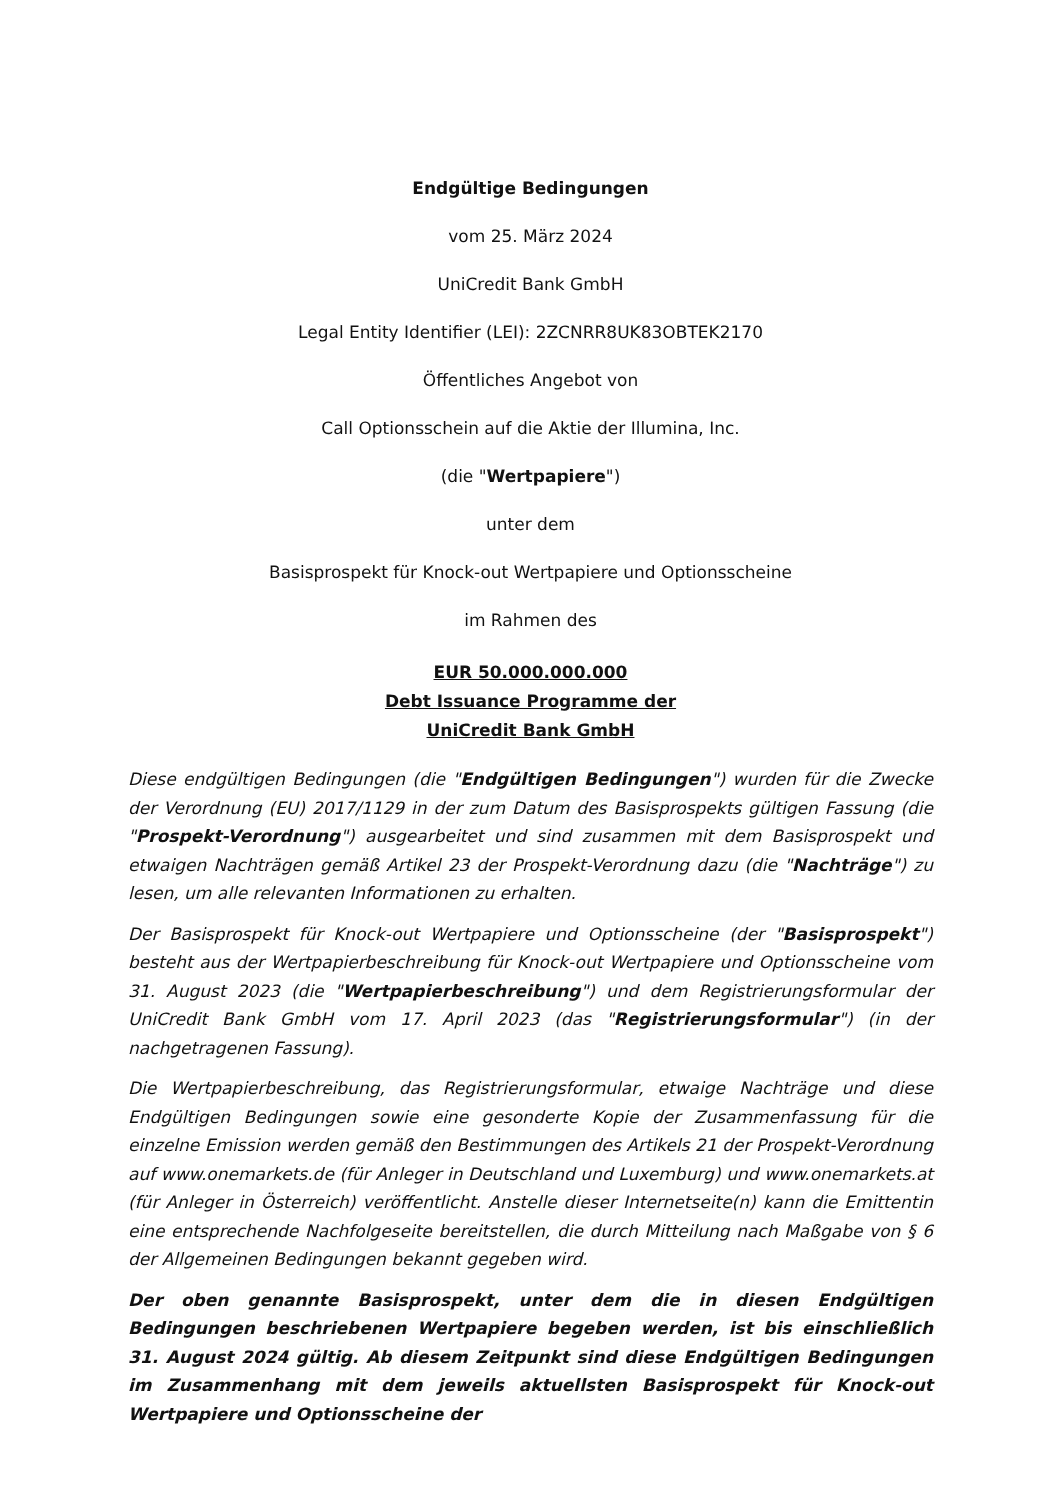Endgültige Bedingungen
vom 25. März 2024
UniCredit Bank GmbH
Legal Entity Identifier (LEI): 2ZCNRR8UK83OBTEK2170
Öffentliches Angebot von
Call Optionsschein auf die Aktie der Illumina, Inc.
(die "Wertpapiere")
unter dem
Basisprospekt für Knock-out Wertpapiere und Optionsscheine
im Rahmen des
EUR 50.000.000.000
Debt Issuance Programme der
UniCredit Bank GmbH
Diese endgültigen Bedingungen (die "Endgültigen Bedingungen") wurden für die Zwecke der Verordnung (EU) 2017/1129 in der zum Datum des Basisprospekts gültigen Fassung (die "Prospekt-Verordnung") ausgearbeitet und sind zusammen mit dem Basisprospekt und etwaigen Nachträgen gemäß Artikel 23 der Prospekt-Verordnung dazu (die "Nachträge") zu lesen, um alle relevanten Informationen zu erhalten.
Der Basisprospekt für Knock-out Wertpapiere und Optionsscheine (der "Basisprospekt") besteht aus der Wertpapierbeschreibung für Knock-out Wertpapiere und Optionsscheine vom 31. August 2023 (die "Wertpapierbeschreibung") und dem Registrierungsformular der UniCredit Bank GmbH vom 17. April 2023 (das "Registrierungsformular") (in der nachgetragenen Fassung).
Die Wertpapierbeschreibung, das Registrierungsformular, etwaige Nachträge und diese Endgültigen Bedingungen sowie eine gesonderte Kopie der Zusammenfassung für die einzelne Emission werden gemäß den Bestimmungen des Artikels 21 der Prospekt-Verordnung auf www.onemarkets.de (für Anleger in Deutschland und Luxemburg) und www.onemarkets.at (für Anleger in Österreich) veröffentlicht. Anstelle dieser Internetseite(n) kann die Emittentin eine entsprechende Nachfolgeseite bereitstellen, die durch Mitteilung nach Maßgabe von § 6 der Allgemeinen Bedingungen bekannt gegeben wird.
Der oben genannte Basisprospekt, unter dem die in diesen Endgültigen Bedingungen beschriebenen Wertpapiere begeben werden, ist bis einschließlich 31. August 2024 gültig. Ab diesem Zeitpunkt sind diese Endgültigen Bedingungen im Zusammenhang mit dem jeweils aktuellsten Basisprospekt für Knock-out Wertpapiere und Optionsscheine der